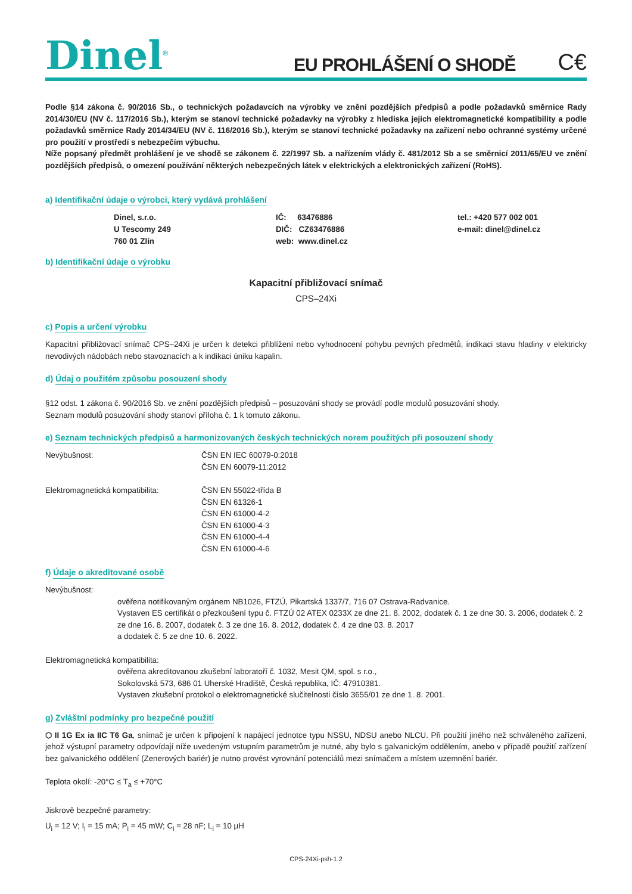Dinel<sup>®</sup>
EU PROHLÁŠENÍ O SHODĚ
C€
Podle §14 zákona č. 90/2016 Sb., o technických požadavcích na výrobky ve znění pozdějších předpisů a podle požadavků směrnice Rady 2014/30/EU (NV č. 117/2016 Sb.), kterým se stanoví technické požadavky na výrobky z hlediska jejich elektromagnetické kompatibility a podle požadavků směrnice Rady 2014/34/EU (NV č. 116/2016 Sb.), kterým se stanoví technické požadavky na zařízení nebo ochranné systémy určené pro použití v prostředí s nebezpečím výbuchu.
Níže popsaný předmět prohlášení je ve shodě se zákonem č. 22/1997 Sb. a nařízením vlády č. 481/2012 Sb a se směrnicí 2011/65/EU ve znění pozdějších předpisů, o omezení používání některých nebezpečných látek v elektrických a elektronických zařízení (RoHS).
a) Identifikační údaje o výrobci, který vydává prohlášení
Dinel, s.r.o.
U Tescomy 249
760 01 Zlín
IČ: 63476886
DIČ: CZ63476886
web: www.dinel.cz
tel.: +420 577 002 001
e-mail: dinel@dinel.cz
b) Identifikační údaje o výrobku
Kapacitní přibližovací snímač
CPS–24Xi
c) Popis a určení výrobku
Kapacitní přibližovací snímač CPS–24Xi je určen k detekci přiblížení nebo vyhodnocení pohybu pevných předmětů, indikaci stavu hladiny v elektricky nevodivých nádobách nebo stavoznacích a k indikaci úniku kapalin.
d) Údaj o použitém způsobu posouzení shody
§12 odst. 1 zákona č. 90/2016 Sb. ve znění pozdějších předpisů – posuzování shody se provádí podle modulů posuzování shody.
Seznam modulů posuzování shody stanoví příloha č. 1 k tomuto zákonu.
e) Seznam technických předpisů a harmonizovaných českých technických norem použitých při posouzení shody
Nevýbušnost: ČSN EN IEC 60079-0:2018
ČSN EN 60079-11:2012
Elektromagnetická kompatibilita: ČSN EN 55022-třída B
ČSN EN 61326-1
ČSN EN 61000-4-2
ČSN EN 61000-4-3
ČSN EN 61000-4-4
ČSN EN 61000-4-6
f) Údaje o akreditované osobě
Nevýbušnost:
ověřena notifikovaným orgánem NB1026, FTZÚ, Pikartská 1337/7, 716 07 Ostrava-Radvanice.
Vystaven ES certifikát o přezkoušení typu č. FTZÚ 02 ATEX 0233X ze dne 21. 8. 2002, dodatek č. 1 ze dne 30. 3. 2006, dodatek č. 2 ze dne 16. 8. 2007, dodatek č. 3 ze dne 16. 8. 2012, dodatek č. 4 ze dne 03. 8. 2017
a dodatek č. 5 ze dne 10. 6. 2022.
Elektromagnetická kompatibilita:
ověřena akreditovanou zkušební laboratoří č. 1032, Mesit QM, spol. s r.o.,
Sokolovská 573, 686 01 Uherské Hradiště, Česká republika, IČ: 47910381.
Vystaven zkušební protokol o elektromagnetické slučitelnosti číslo 3655/01 ze dne 1. 8. 2001.
g) Zvláštní podmínky pro bezpečné použití
⬡ II 1G Ex ia IIC T6 Ga, snímač je určen k připojení k napájecí jednotce typu NSSU, NDSU anebo NLCU. Při použití jiného než schváleného zařízení, jehož výstupní parametry odpovídají níže uvedeným vstupním parametrům je nutné, aby bylo s galvanickým oddělením, anebo v případě použití zařízení bez galvanického oddělení (Zenerových bariér) je nutno provést vyrovnání potenciálů mezi snímačem a místem uzemnění bariér.
Teplota okolí: -20°C ≤ T<sub>a</sub> ≤ +70°C
Jiskrově bezpečné parametry:
U<sub>i</sub> = 12 V; I<sub>i</sub> = 15 mA; P<sub>i</sub> = 45 mW; C<sub>i</sub> = 28 nF; L<sub>i</sub> = 10 μH
CPS-24Xi-psh-1.2